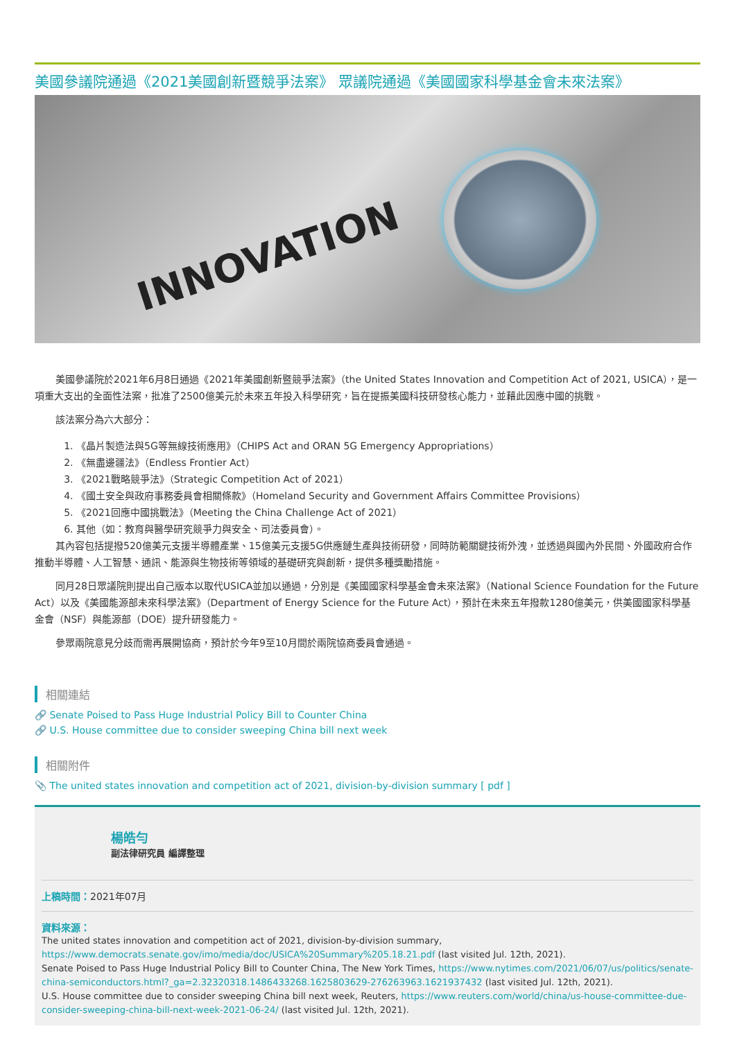美國參議院通過《2021美國創新暨競爭法案》 眾議院通過《美國國家科學基金會未來法案》
INNOVATION
美國參議院於2021年6月8日通過《2021年美國創新暨競爭法案》（the United States Innovation and Competition Act of 2021, USICA），是一項重大支出的全面性法案，批准了2500億美元於未來五年投入科學研究，旨在提振美國科技研發核心能力，並藉此因應中國的挑戰。
該法案分為六大部分：
1. 《晶片製造法與5G等無線技術應用》（CHIPS Act and ORAN 5G Emergency Appropriations）
2. 《無盡邊疆法》（Endless Frontier Act）
3. 《2021戰略競爭法》（Strategic Competition Act of 2021）
4. 《國土安全與政府事務委員會相關條款》（Homeland Security and Government Affairs Committee Provisions）
5. 《2021回應中國挑戰法》（Meeting the China Challenge Act of 2021）
6. 其他（如：教育與醫學研究競爭力與安全、司法委員會）。
其內容包括提撥520億美元支援半導體產業、15億美元支援5G供應鏈生產與技術研發，同時防範關鍵技術外洩，並透過與國內外民間、外國政府合作推動半導體、人工智慧、通訊、能源與生物技術等領域的基礎研究與創新，提供多種獎勵措施。
同月28日眾議院則提出自己版本以取代USICA並加以通過，分別是《美國國家科學基金會未來法案》（National Science Foundation for the Future Act）以及《美國能源部未來科學法案》（Department of Energy Science for the Future Act），預計在未來五年撥款1280億美元，供美國國家科學基金會（NSF）與能源部（DOE）提升研發能力。
參眾兩院意見分歧而需再展開協商，預計於今年9至10月間於兩院協商委員會通過。
相關連結
🔗 Senate Poised to Pass Huge Industrial Policy Bill to Counter China
🔗 U.S. House committee due to consider sweeping China bill next week
相關附件
📎 The united states innovation and competition act of 2021, division-by-division summary [ pdf ]
楊皓勻
副法律研究員 編譯整理
上稿時間：2021年07月
資料來源：
The united states innovation and competition act of 2021, division-by-division summary, https://www.democrats.senate.gov/imo/media/doc/USICA%20Summary%205.18.21.pdf (last visited Jul. 12th, 2021).
Senate Poised to Pass Huge Industrial Policy Bill to Counter China, The New York Times, https://www.nytimes.com/2021/06/07/us/politics/senate-china-semiconductors.html?_ga=2.32320318.1486433268.1625803629-276263963.1621937432 (last visited Jul. 12th, 2021).
U.S. House committee due to consider sweeping China bill next week, Reuters, https://www.reuters.com/world/china/us-house-committee-due-consider-sweeping-china-bill-next-week-2021-06-24/ (last visited Jul. 12th, 2021).